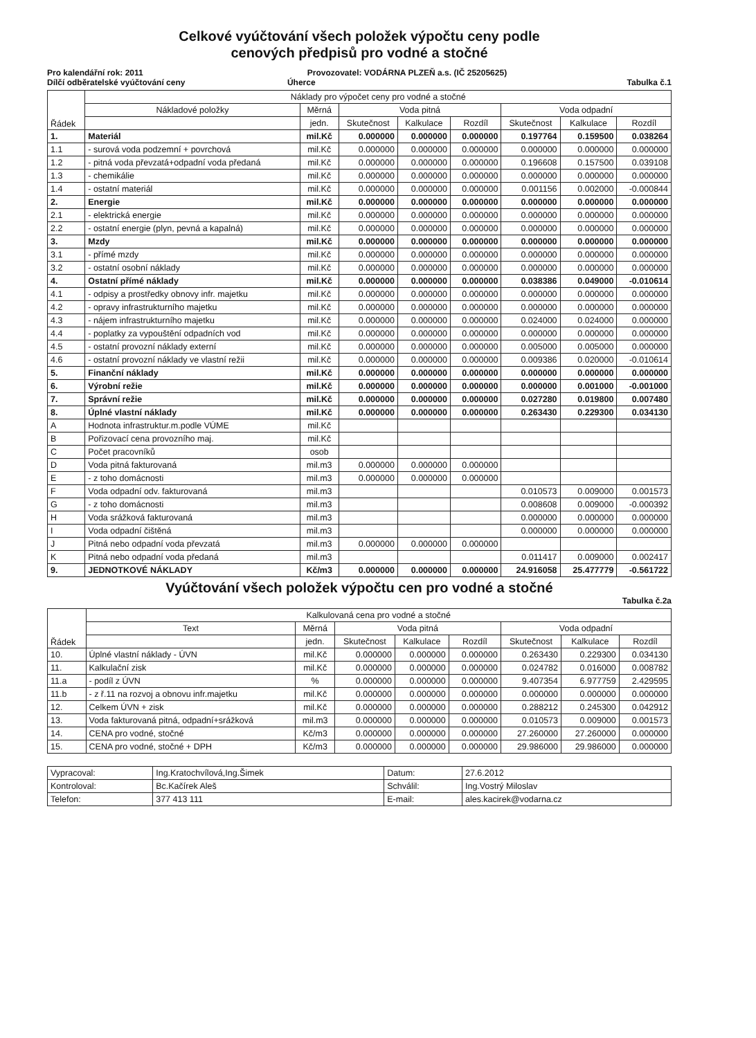Celkové vyúčtování všech položek výpočtu ceny podle
cenových předpisů pro vodné a stočné
Pro kalendářní rok: 2011 Provozovatel: VODÁRNA PLZEŇ a.s. (IČ 25205625)
Dílčí odběratelské vyúčtování ceny
Úherce Tabulka č.1
| Řádek | Náklady pro výpočet ceny pro vodné a stočné | | | | | | | |
| --- | --- | --- | --- | --- | --- | --- | --- | --- |
| | Nákladové položky | Měrná | Voda pitná | | | Voda odpadní | | |
| | | jedn. | Skutečnost | Kalkulace | Rozdíl | Skutečnost | Kalkulace | Rozdíl |
| 1. | Materiál | mil.Kč | 0.000000 | 0.000000 | 0.000000 | 0.197764 | 0.159500 | 0.038264 |
| 1.1 | - surová voda podzemní + povrchová | mil.Kč | 0.000000 | 0.000000 | 0.000000 | 0.000000 | 0.000000 | 0.000000 |
| 1.2 | - pitná voda převzatá+odpadní voda předaná | mil.Kč | 0.000000 | 0.000000 | 0.000000 | 0.196608 | 0.157500 | 0.039108 |
| 1.3 | - chemikálie | mil.Kč | 0.000000 | 0.000000 | 0.000000 | 0.000000 | 0.000000 | 0.000000 |
| 1.4 | - ostatní materiál | mil.Kč | 0.000000 | 0.000000 | 0.000000 | 0.001156 | 0.002000 | -0.000844 |
| 2. | Energie | mil.Kč | 0.000000 | 0.000000 | 0.000000 | 0.000000 | 0.000000 | 0.000000 |
| 2.1 | - elektrická energie | mil.Kč | 0.000000 | 0.000000 | 0.000000 | 0.000000 | 0.000000 | 0.000000 |
| 2.2 | - ostatní energie (plyn, pevná a kapalná) | mil.Kč | 0.000000 | 0.000000 | 0.000000 | 0.000000 | 0.000000 | 0.000000 |
| 3. | Mzdy | mil.Kč | 0.000000 | 0.000000 | 0.000000 | 0.000000 | 0.000000 | 0.000000 |
| 3.1 | - přímé mzdy | mil.Kč | 0.000000 | 0.000000 | 0.000000 | 0.000000 | 0.000000 | 0.000000 |
| 3.2 | - ostatní osobní náklady | mil.Kč | 0.000000 | 0.000000 | 0.000000 | 0.000000 | 0.000000 | 0.000000 |
| 4. | Ostatní přímé náklady | mil.Kč | 0.000000 | 0.000000 | 0.000000 | 0.038386 | 0.049000 | -0.010614 |
| 4.1 | - odpisy a prostředky obnovy infr. majetku | mil.Kč | 0.000000 | 0.000000 | 0.000000 | 0.000000 | 0.000000 | 0.000000 |
| 4.2 | - opravy infrastrukturního majetku | mil.Kč | 0.000000 | 0.000000 | 0.000000 | 0.000000 | 0.000000 | 0.000000 |
| 4.3 | - nájem infrastrukturního majetku | mil.Kč | 0.000000 | 0.000000 | 0.000000 | 0.024000 | 0.024000 | 0.000000 |
| 4.4 | - poplatky za vypouštění odpadních vod | mil.Kč | 0.000000 | 0.000000 | 0.000000 | 0.000000 | 0.000000 | 0.000000 |
| 4.5 | - ostatní provozní náklady externí | mil.Kč | 0.000000 | 0.000000 | 0.000000 | 0.005000 | 0.005000 | 0.000000 |
| 4.6 | - ostatní provozní náklady ve vlastní režii | mil.Kč | 0.000000 | 0.000000 | 0.000000 | 0.009386 | 0.020000 | -0.010614 |
| 5. | Finanční náklady | mil.Kč | 0.000000 | 0.000000 | 0.000000 | 0.000000 | 0.000000 | 0.000000 |
| 6. | Výrobní režie | mil.Kč | 0.000000 | 0.000000 | 0.000000 | 0.000000 | 0.001000 | -0.001000 |
| 7. | Správní režie | mil.Kč | 0.000000 | 0.000000 | 0.000000 | 0.027280 | 0.019800 | 0.007480 |
| 8. | Úplné vlastní náklady | mil.Kč | 0.000000 | 0.000000 | 0.000000 | 0.263430 | 0.229300 | 0.034130 |
| A | Hodnota infrastruktur.m.podle VÚME | mil.Kč | | | | | | |
| B | Pořizovací cena provozního maj. | mil.Kč | | | | | | |
| C | Počet pracovníků | osob | | | | | | |
| D | Voda pitná fakturovaná | mil.m3 | 0.000000 | 0.000000 | 0.000000 | | | |
| E | - z toho domácnosti | mil.m3 | 0.000000 | 0.000000 | 0.000000 | | | |
| F | Voda odpadní odv. fakturovaná | mil.m3 | | | | 0.010573 | 0.009000 | 0.001573 |
| G | - z toho domácnosti | mil.m3 | | | | 0.008608 | 0.009000 | -0.000392 |
| H | Voda srážková fakturovaná | mil.m3 | | | | 0.000000 | 0.000000 | 0.000000 |
| I | Voda odpadní čištěná | mil.m3 | | | | 0.000000 | 0.000000 | 0.000000 |
| J | Pitná nebo odpadní voda převzatá | mil.m3 | 0.000000 | 0.000000 | 0.000000 | | | |
| K | Pitná nebo odpadní voda předaná | mil.m3 | | | | 0.011417 | 0.009000 | 0.002417 |
| 9. | JEDNOTKOVÉ NÁKLADY | Kč/m3 | 0.000000 | 0.000000 | 0.000000 | 24.916058 | 25.477779 | -0.561722 |
Vyúčtování všech položek výpočtu cen pro vodné a stočné
Tabulka č.2a
| Řádek | Kalkulovaná cena pro vodné a stočné | | | | | | | |
| --- | --- | --- | --- | --- | --- | --- | --- | --- |
| | Text | Měrná | Voda pitná | | | Voda odpadní | | |
| | | jedn. | Skutečnost | Kalkulace | Rozdíl | Skutečnost | Kalkulace | Rozdíl |
| 10. | Úplné vlastní náklady - ÚVN | mil.Kč | 0.000000 | 0.000000 | 0.000000 | 0.263430 | 0.229300 | 0.034130 |
| 11. | Kalkulační zisk | mil.Kč | 0.000000 | 0.000000 | 0.000000 | 0.024782 | 0.016000 | 0.008782 |
| 11.a | - podíl z ÚVN | % | 0.000000 | 0.000000 | 0.000000 | 9.407354 | 6.977759 | 2.429595 |
| 11.b | - z ř.11 na rozvoj a obnovu infr.majetku | mil.Kč | 0.000000 | 0.000000 | 0.000000 | 0.000000 | 0.000000 | 0.000000 |
| 12. | Celkem ÚVN + zisk | mil.Kč | 0.000000 | 0.000000 | 0.000000 | 0.288212 | 0.245300 | 0.042912 |
| 13. | Voda fakturovaná pitná, odpadní+srážková | mil.m3 | 0.000000 | 0.000000 | 0.000000 | 0.010573 | 0.009000 | 0.001573 |
| 14. | CENA pro vodné, stočné | Kč/m3 | 0.000000 | 0.000000 | 0.000000 | 27.260000 | 27.260000 | 0.000000 |
| 15. | CENA pro vodné, stočné + DPH | Kč/m3 | 0.000000 | 0.000000 | 0.000000 | 29.986000 | 29.986000 | 0.000000 |
| Vypracoval: | Ing.Kratochvílová,Ing.Šimek | Datum: | 27.6.2012 |
| Kontroloval: | Bc.Kačírek Aleš | Schválil: | Ing.Vostrý Miloslav |
| Telefon: | 377 413 111 | E-mail: | ales.kacirek@vodarna.cz |